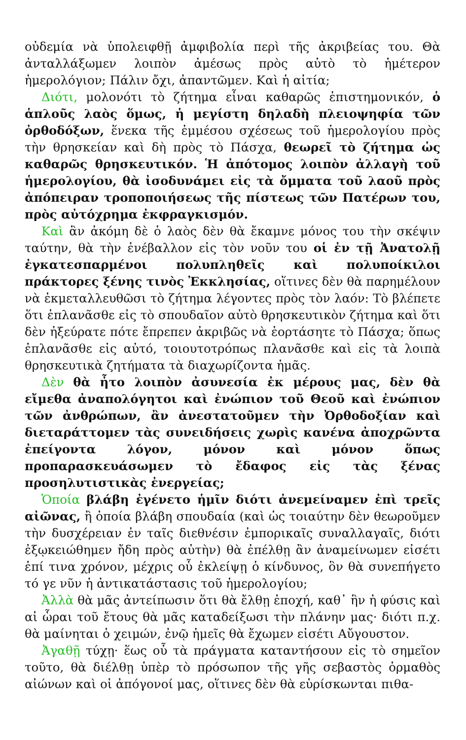οὐδεμία νὰ ὑπολειφθῇ ἀμφιβολία περὶ τῆς ἀκριβείας του. Θὰ ἀνταλλάξωμεν λοιπὸν ἀμέσως πρὸς αὐτὸ τὸ ἡμέτερον ἡμερολόγιον; Πάλιν ὄχι, ἀπαντῶμεν. Καὶ ἡ αἰτία;
Διότι, μολονότι τὸ ζήτημα εἶναι καθαρῶς ἐπιστημονικόν, ὁ ἁπλοῦς λαὸς ὅμως, ἡ μεγίστη δηλαδὴ πλειοψηφία τῶν ὀρθοδόξων, ἕνεκα τῆς ἐμμέσου σχέσεως τοῦ ἡμερολογίου πρὸς τὴν θρησκείαν καὶ δὴ πρὸς τὸ Πάσχα, θεωρεῖ τὸ ζήτημα ὡς καθαρῶς θρησκευτικόν. Ἡ ἀπότομος λοιπὸν ἀλλαγὴ τοῦ ἡμερολογίου, θὰ ἰσοδυνάμει εἰς τὰ ὄμματα τοῦ λαοῦ πρὸς ἀπόπειραν τροποποιήσεως τῆς πίστεως τῶν Πατέρων του, πρὸς αὐτόχρημα ἐκφραγκισμόν.
Καὶ ἂν ἀκόμη δὲ ὁ λαὸς δὲν θὰ ἔκαμνε μόνος του τὴν σκέψιν ταύτην, θὰ τὴν ἐνέβαλλον εἰς τὸν νοῦν του οἱ ἐν τῇ Ἀνατολῇ ἐγκατεσπαρμένοι πολυπληθεῖς καὶ πολυποίκιλοι πράκτορες ξένης τινὸς Ἐκκλησίας, οἵτινες δὲν θὰ παρημέλουν νὰ ἐκμεταλλευθῶσι τὸ ζήτημα λέγοντες πρὸς τὸν λαόν: Τὸ βλέπετε ὅτι ἐπλανᾶσθε εἰς τὸ σπουδαῖον αὐτὸ θρησκευτικὸν ζήτημα καὶ ὅτι δὲν ἠξεύρατε πότε ἔπρεπεν ἀκριβῶς νὰ ἑορτάσητε τὸ Πάσχα; ὅπως ἐπλανᾶσθε εἰς αὐτό, τοιουτοτρόπως πλανᾶσθε καὶ εἰς τὰ λοιπὰ θρησκευτικὰ ζητήματα τὰ διαχωρίζοντα ἡμᾶς.
Δὲν θὰ ἦτο λοιπὸν ἀσυνεσία ἐκ μέρους μας, δὲν θὰ εἴμεθα ἀναπολόγητοι καὶ ἐνώπιον τοῦ Θεοῦ καὶ ἐνώπιον τῶν ἀνθρώπων, ἂν ἀνεστατοῦμεν τὴν Ὀρθοδοξίαν καὶ διεταράττομεν τὰς συνειδήσεις χωρὶς κανένα ἀποχρῶντα ἐπείγοντα λόγον, μόνον καὶ μόνον ὅπως προπαρασκευάσωμεν τὸ ἔδαφος εἰς τὰς ξένας προσηλυτιστικὰς ἐνεργείας;
Ὁποία βλάβη ἐγένετο ἡμῖν διότι ἀνεμείναμεν ἐπὶ τρεῖς αἰῶνας, ἢ ὁποία βλάβη σπουδαία (καὶ ὡς τοιαύτην δὲν θεωροῦμεν τὴν δυσχέρειαν ἐν ταῖς διεθνέσιν ἐμπορικαῖς συναλλαγαῖς, διότι ἐξῳκειώθημεν ἤδη πρὸς αὐτὴν) θὰ ἐπέλθῃ ἂν ἀναμείνωμεν εἰσέτι ἐπί τινα χρόνον, μέχρις οὗ ἐκλείψῃ ὁ κίνδυνος, ὃν θὰ συνεπήγετο τό γε νῦν ἡ ἀντικατάστασις τοῦ ἡμερολογίου;
Ἀλλὰ θὰ μᾶς ἀντείπωσιν ὅτι θὰ ἔλθῃ ἐποχή, καθ᾽ ἣν ἡ φύσις καὶ αἱ ὧραι τοῦ ἔτους θὰ μᾶς καταδείξωσι τὴν πλάνην μας· διότι π.χ. θὰ μαίνηται ὁ χειμών, ἐνῷ ἡμεῖς θὰ ἔχωμεν εἰσέτι Αὔγουστον.
Ἀγαθῇ τύχῃ· ἕως οὗ τὰ πράγματα καταντήσουν εἰς τὸ σημεῖον τοῦτο, θὰ διέλθῃ ὑπὲρ τὸ πρόσωπον τῆς γῆς σεβαστὸς ὁρμαθὸς αἰώνων καὶ οἱ ἀπόγονοί μας, οἵτινες δὲν θὰ εὑρίσκωνται πιθα-